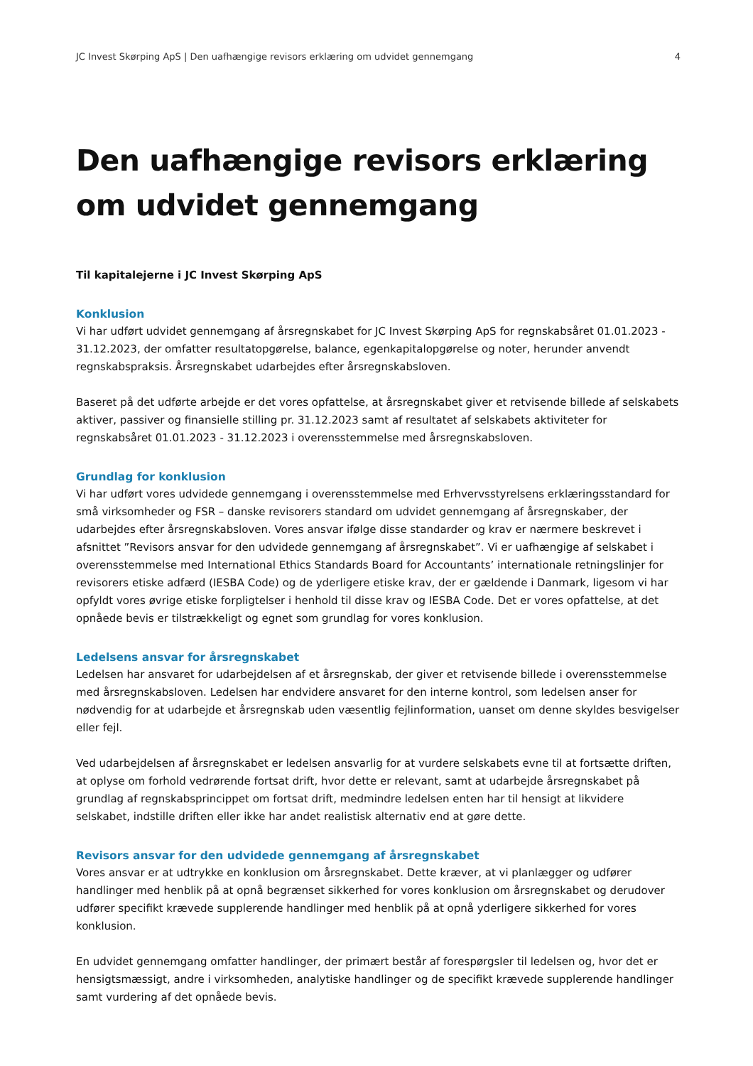JC Invest Skørping ApS | Den uafhængige revisors erklæring om udvidet gennemgang 4
Den uafhængige revisors erklæring om udvidet gennemgang
Til kapitalejerne i JC Invest Skørping ApS
Konklusion
Vi har udført udvidet gennemgang af årsregnskabet for JC Invest Skørping ApS for regnskabsåret 01.01.2023 - 31.12.2023, der omfatter resultatopgørelse, balance, egenkapitalopgørelse og noter, herunder anvendt regnskabspraksis. Årsregnskabet udarbejdes efter årsregnskabsloven.
Baseret på det udførte arbejde er det vores opfattelse, at årsregnskabet giver et retvisende billede af selskabets aktiver, passiver og finansielle stilling pr. 31.12.2023 samt af resultatet af selskabets aktiviteter for regnskabsåret 01.01.2023 - 31.12.2023 i overensstemmelse med årsregnskabsloven.
Grundlag for konklusion
Vi har udført vores udvidede gennemgang i overensstemmelse med Erhvervsstyrelsens erklæringsstandard for små virksomheder og FSR – danske revisorers standard om udvidet gennemgang af årsregnskaber, der udarbejdes efter årsregnskabsloven. Vores ansvar ifølge disse standarder og krav er nærmere beskrevet i afsnittet ”Revisors ansvar for den udvidede gennemgang af årsregnskabet”. Vi er uafhængige af selskabet i overensstemmelse med International Ethics Standards Board for Accountants’ internationale retningslinjer for revisorers etiske adfærd (IESBA Code) og de yderligere etiske krav, der er gældende i Danmark, ligesom vi har opfyldt vores øvrige etiske forpligtelser i henhold til disse krav og IESBA Code. Det er vores opfattelse, at det opnåede bevis er tilstrækkeligt og egnet som grundlag for vores konklusion.
Ledelsens ansvar for årsregnskabet
Ledelsen har ansvaret for udarbejdelsen af et årsregnskab, der giver et retvisende billede i overensstemmelse med årsregnskabsloven. Ledelsen har endvidere ansvaret for den interne kontrol, som ledelsen anser for nødvendig for at udarbejde et årsregnskab uden væsentlig fejlinformation, uanset om denne skyldes besvigelser eller fejl.
Ved udarbejdelsen af årsregnskabet er ledelsen ansvarlig for at vurdere selskabets evne til at fortsætte driften, at oplyse om forhold vedrørende fortsat drift, hvor dette er relevant, samt at udarbejde årsregnskabet på grundlag af regnskabsprincippet om fortsat drift, medmindre ledelsen enten har til hensigt at likvidere selskabet, indstille driften eller ikke har andet realistisk alternativ end at gøre dette.
Revisors ansvar for den udvidede gennemgang af årsregnskabet
Vores ansvar er at udtrykke en konklusion om årsregnskabet. Dette kræver, at vi planlægger og udfører handlinger med henblik på at opnå begrænset sikkerhed for vores konklusion om årsregnskabet og derudover udfører specifikt krævede supplerende handlinger med henblik på at opnå yderligere sikkerhed for vores konklusion.
En udvidet gennemgang omfatter handlinger, der primært består af forespørgsler til ledelsen og, hvor det er hensigtsmæssigt, andre i virksomheden, analytiske handlinger og de specifikt krævede supplerende handlinger samt vurdering af det opnåede bevis.